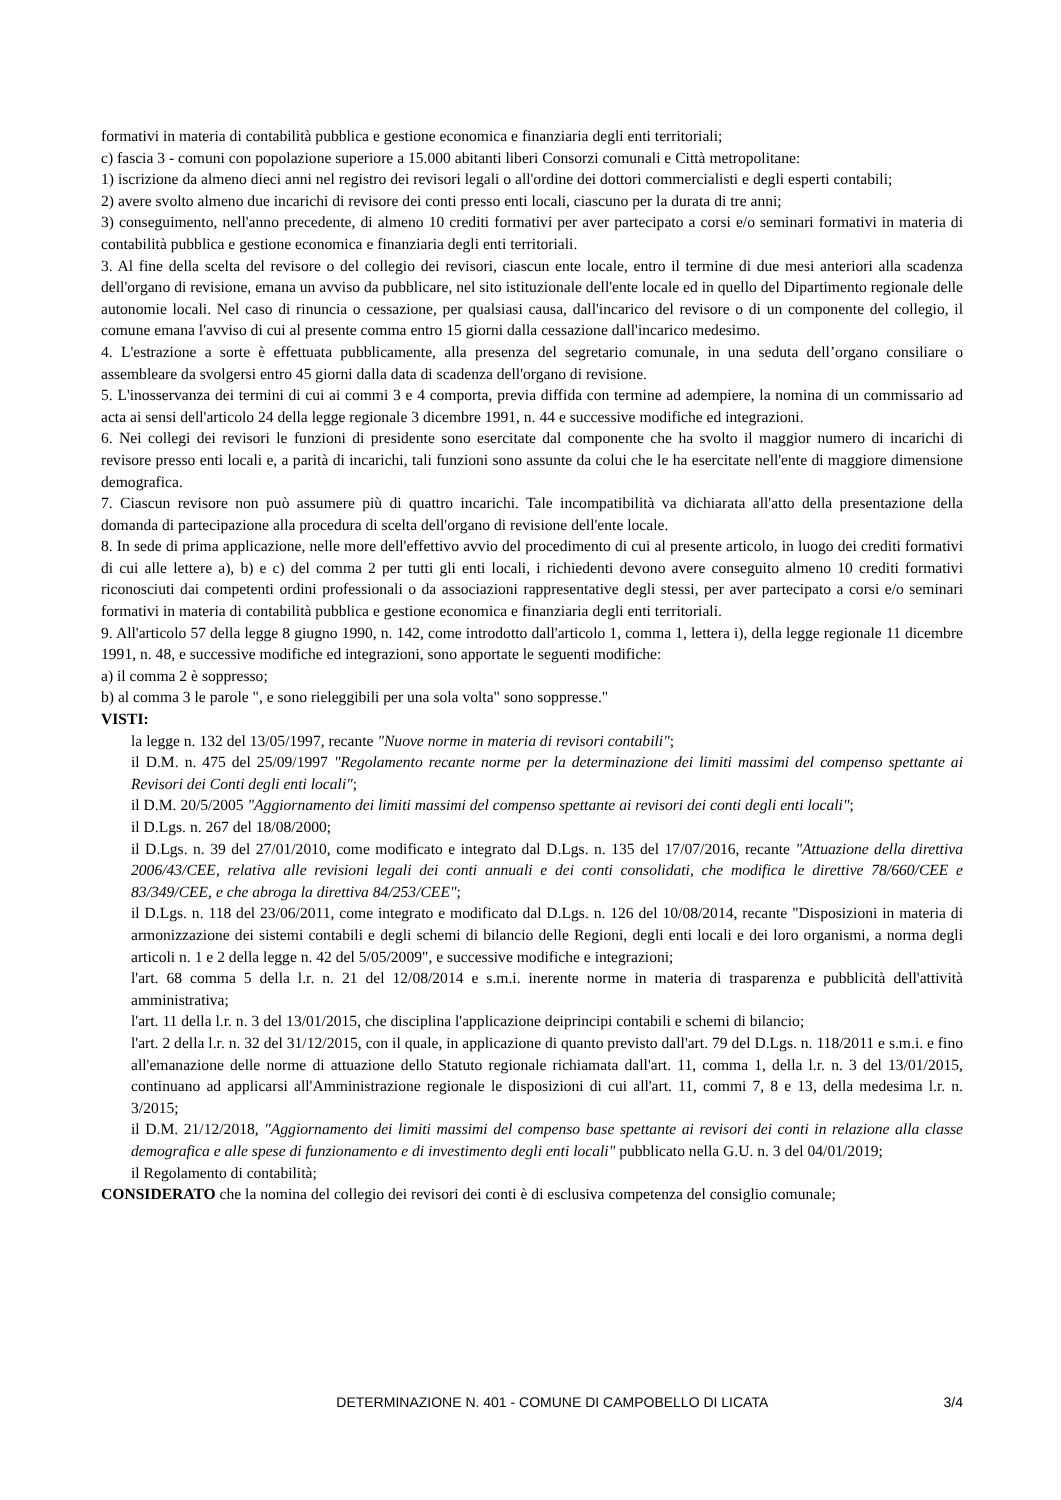formativi in materia di contabilità pubblica e gestione economica e finanziaria degli enti territoriali;
c) fascia 3 - comuni con popolazione superiore a 15.000 abitanti liberi Consorzi comunali e Città metropolitane:
1) iscrizione da almeno dieci anni nel registro dei revisori legali o all'ordine dei dottori commercialisti e degli esperti contabili;
2) avere svolto almeno due incarichi di revisore dei conti presso enti locali, ciascuno per la durata di tre anni;
3) conseguimento, nell'anno precedente, di almeno 10 crediti formativi per aver partecipato a corsi e/o seminari formativi in materia di contabilità pubblica e gestione economica e finanziaria degli enti territoriali.
3. Al fine della scelta del revisore o del collegio dei revisori, ciascun ente locale, entro il termine di due mesi anteriori alla scadenza dell'organo di revisione, emana un avviso da pubblicare, nel sito istituzionale dell'ente locale ed in quello del Dipartimento regionale delle autonomie locali. Nel caso di rinuncia o cessazione, per qualsiasi causa, dall'incarico del revisore o di un componente del collegio, il comune emana l'avviso di cui al presente comma entro 15 giorni dalla cessazione dall'incarico medesimo.
4. L'estrazione a sorte è effettuata pubblicamente, alla presenza del segretario comunale, in una seduta dell’organo consiliare o assembleare da svolgersi entro 45 giorni dalla data di scadenza dell'organo di revisione.
5. L'inosservanza dei termini di cui ai commi 3 e 4 comporta, previa diffida con termine ad adempiere, la nomina di un commissario ad acta ai sensi dell'articolo 24 della legge regionale 3 dicembre 1991, n. 44 e successive modifiche ed integrazioni.
6. Nei collegi dei revisori le funzioni di presidente sono esercitate dal componente che ha svolto il maggior numero di incarichi di revisore presso enti locali e, a parità di incarichi, tali funzioni sono assunte da colui che le ha esercitate nell'ente di maggiore dimensione demografica.
7. Ciascun revisore non può assumere più di quattro incarichi. Tale incompatibilità va dichiarata all'atto della presentazione della domanda di partecipazione alla procedura di scelta dell'organo di revisione dell'ente locale.
8. In sede di prima applicazione, nelle more dell'effettivo avvio del procedimento di cui al presente articolo, in luogo dei crediti formativi di cui alle lettere a), b) e c) del comma 2 per tutti gli enti locali, i richiedenti devono avere conseguito almeno 10 crediti formativi riconosciuti dai competenti ordini professionali o da associazioni rappresentative degli stessi, per aver partecipato a corsi e/o seminari formativi in materia di contabilità pubblica e gestione economica e finanziaria degli enti territoriali.
9. All'articolo 57 della legge 8 giugno 1990, n. 142, come introdotto dall'articolo 1, comma 1, lettera i), della legge regionale 11 dicembre 1991, n. 48, e successive modifiche ed integrazioni, sono apportate le seguenti modifiche:
a) il comma 2 è soppresso;
b) al comma 3 le parole ", e sono rieleggibili per una sola volta" sono soppresse."
VISTI:
la legge n. 132 del 13/05/1997, recante "Nuove norme in materia di revisori contabili";
il D.M. n. 475 del 25/09/1997 "Regolamento recante norme per la determinazione dei limiti massimi del compenso spettante ai Revisori dei Conti degli enti locali";
il D.M. 20/5/2005 "Aggiornamento dei limiti massimi del compenso spettante ai revisori dei conti degli enti locali";
il D.Lgs. n. 267 del 18/08/2000;
il D.Lgs. n. 39 del 27/01/2010, come modificato e integrato dal D.Lgs. n. 135 del 17/07/2016, recante "Attuazione della direttiva 2006/43/CEE, relativa alle revisioni legali dei conti annuali e dei conti consolidati, che modifica le direttive 78/660/CEE e 83/349/CEE, e che abroga la direttiva 84/253/CEE";
il D.Lgs. n. 118 del 23/06/2011, come integrato e modificato dal D.Lgs. n. 126 del 10/08/2014, recante "Disposizioni in materia di armonizzazione dei sistemi contabili e degli schemi di bilancio delle Regioni, degli enti locali e dei loro organismi, a norma degli articoli n. 1 e 2 della legge n. 42 del 5/05/2009", e successive modifiche e integrazioni;
l'art. 68 comma 5 della l.r. n. 21 del 12/08/2014 e s.m.i. inerente norme in materia di trasparenza e pubblicità dell'attività amministrativa;
l'art. 11 della l.r. n. 3 del 13/01/2015, che disciplina l'applicazione deiprincipi contabili e schemi di bilancio;
l'art. 2 della l.r. n. 32 del 31/12/2015, con il quale, in applicazione di quanto previsto dall'art. 79 del D.Lgs. n. 118/2011 e s.m.i. e fino all'emanazione delle norme di attuazione dello Statuto regionale richiamata dall'art. 11, comma 1, della l.r. n. 3 del 13/01/2015, continuano ad applicarsi all'Amministrazione regionale le disposizioni di cui all'art. 11, commi 7, 8 e 13, della medesima l.r. n. 3/2015;
il D.M. 21/12/2018, "Aggiornamento dei limiti massimi del compenso base spettante ai revisori dei conti in relazione alla classe demografica e alle spese di funzionamento e di investimento degli enti locali" pubblicato nella G.U. n. 3 del 04/01/2019;
il Regolamento di contabilità;
CONSIDERATO che la nomina del collegio dei revisori dei conti è di esclusiva competenza del consiglio comunale;
DETERMINAZIONE N. 401 - COMUNE DI CAMPOBELLO DI LICATA 3/4